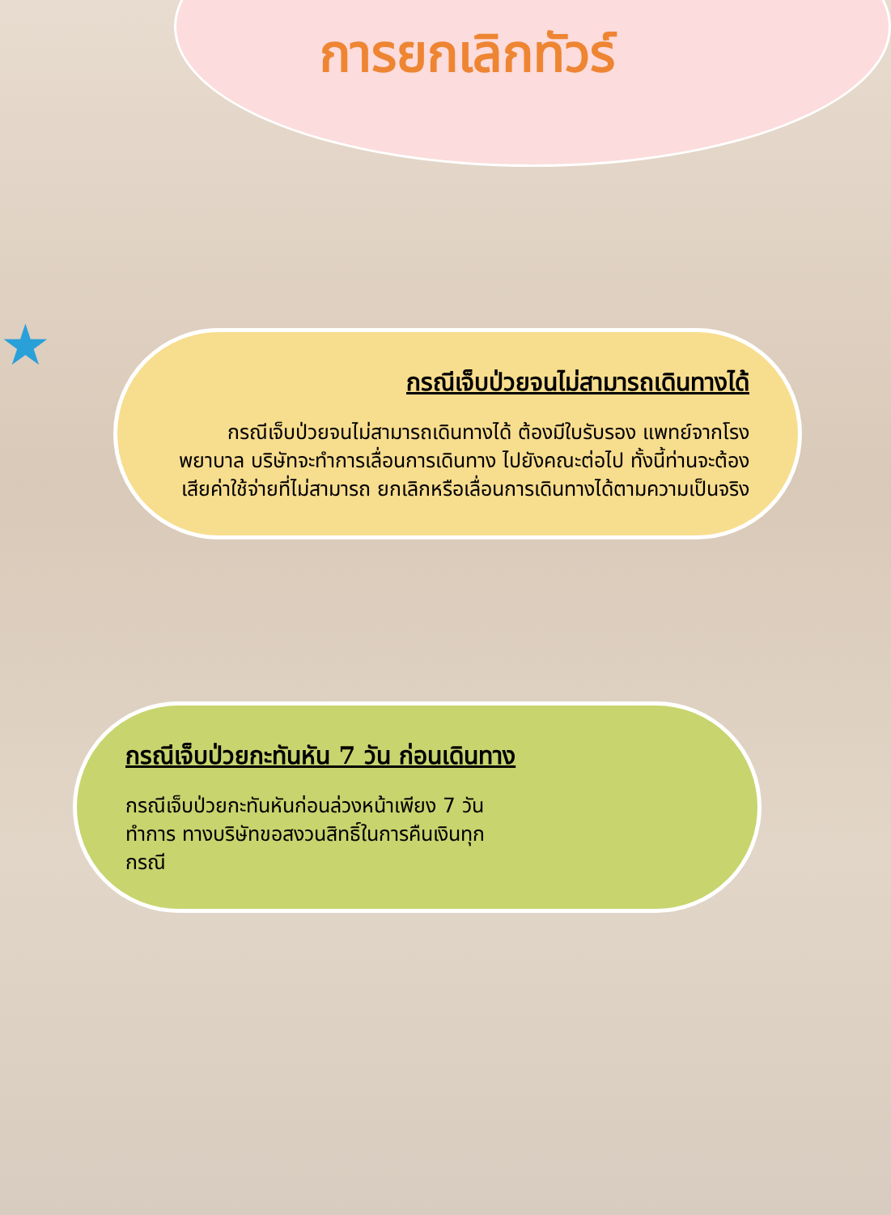การยกเลิกทัวร์
★
กรณีเจ็บป่วยจนไม่สามารถเดินทางได้
กรณีเจ็บป่วยจนไม่สามารถเดินทางได้ ต้องมีใบรับรอง แพทย์จากโรงพยาบาล บริษัทจะทำการเลื่อนการเดินทาง ไปยังคณะต่อไป ทั้งนี้ท่านจะต้องเสียค่าใช้จ่ายที่ไม่สามารถ ยกเลิกหรือเลื่อนการเดินทางได้ตามความเป็นจริง
กรณีเจ็บป่วยกะทันหัน 7 วัน ก่อนเดินทาง
กรณีเจ็บป่วยกะทันหันก่อนล่วงหน้าเพียง 7 วัน
ทำการ ทางบริษัทขอสงวนสิทธิ์ในการคืนเงินทุก
กรณี